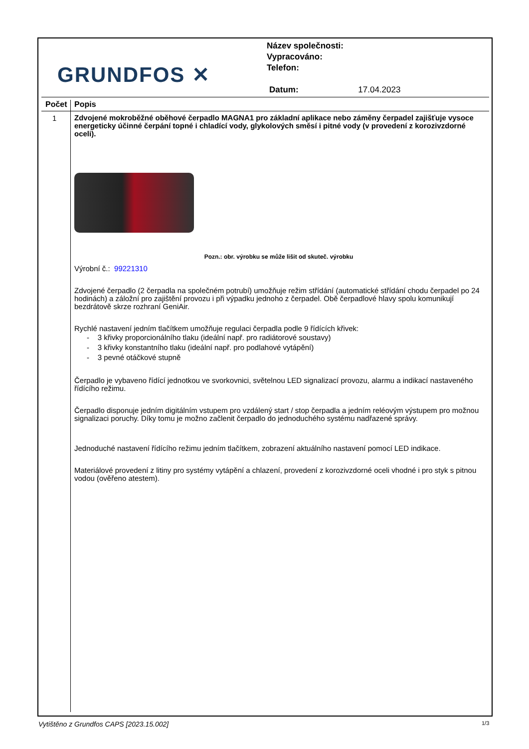GRUNDFOS ✕
Název společnosti:
Vypracováno:
Telefon:
Datum: 17.04.2023
Počet Popis
1
Zdvojené mokroběžné oběhové čerpadlo MAGNA1 pro základní aplikace nebo záměny čerpadel zajišťuje vysoce energeticky účinné čerpání topné i chladící vody, glykolových směsí i pitné vody (v provedení z korozivzdorné oceli).
Pozn.: obr. výrobku se může lišit od skuteč. výrobku
Výrobní č.: 99221310
Zdvojené čerpadlo (2 čerpadla na společném potrubí) umožňuje režim střídání (automatické střídání chodu čerpadel po 24 hodinách) a záložní pro zajištění provozu i při výpadku jednoho z čerpadel. Obě čerpadlové hlavy spolu komunikují bezdrátově skrze rozhraní GeniAir.
Rychlé nastavení jedním tlačítkem umožňuje regulaci čerpadla podle 9 řídících křivek:
- 3 křivky proporcionálního tlaku (ideální např. pro radiátorové soustavy)
- 3 křivky konstantního tlaku (ideální např. pro podlahové vytápění)
- 3 pevné otáčkové stupně
Čerpadlo je vybaveno řídící jednotkou ve svorkovnici, světelnou LED signalizací provozu, alarmu a indikací nastaveného řídícího režimu.
Čerpadlo disponuje jedním digitálním vstupem pro vzdálený start / stop čerpadla a jedním reléovým výstupem pro možnou signalizaci poruchy. Díky tomu je možno začlenit čerpadlo do jednoduchého systému nadřazené správy.
Jednoduché nastavení řídícího režimu jedním tlačítkem, zobrazení aktuálního nastavení pomocí LED indikace.
Materiálové provedení z litiny pro systémy vytápění a chlazení, provedení z korozivzdorné oceli vhodné i pro styk s pitnou vodou (ověřeno atestem).
Vytištěno z Grundfos CAPS [2023.15.002]
1/3